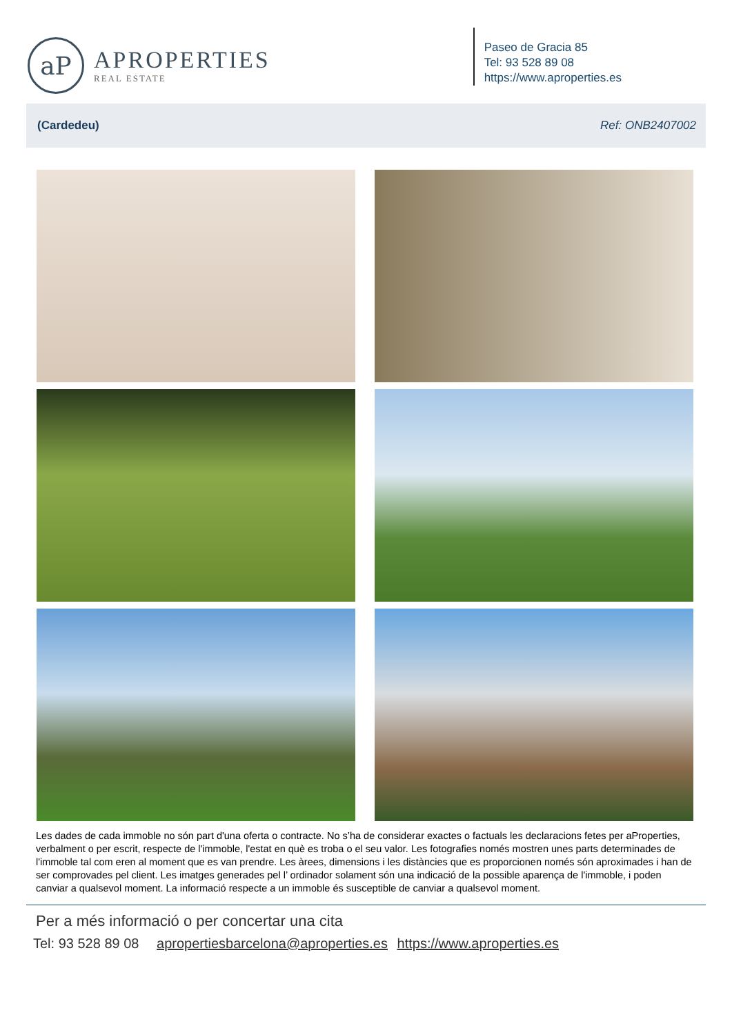aP
APROPERTIES
REAL ESTATE
Paseo de Gracia 85
Tel: 93 528 89 08
https://www.aproperties.es
(Cardedeu) Ref: ONB2407002
Les dades de cada immoble no són part d'una oferta o contracte. No s’ha de considerar exactes o factuals les declaracions fetes per aProperties, verbalment o per escrit, respecte de l'immoble, l'estat en què es troba o el seu valor. Les fotografies només mostren unes parts determinades de l'immoble tal com eren al moment que es van prendre. Les àrees, dimensions i les distàncies que es proporcionen només són aproximades i han de ser comprovades pel client. Les imatges generades pel l’ ordinador solament són una indicació de la possible aparença de l'immoble, i poden canviar a qualsevol moment. La informació respecte a un immoble és susceptible de canviar a qualsevol moment.
Per a més informació o per concertar una cita
Tel: 93 528 89 08 apropertiesbarcelona@aproperties.es https://www.aproperties.es